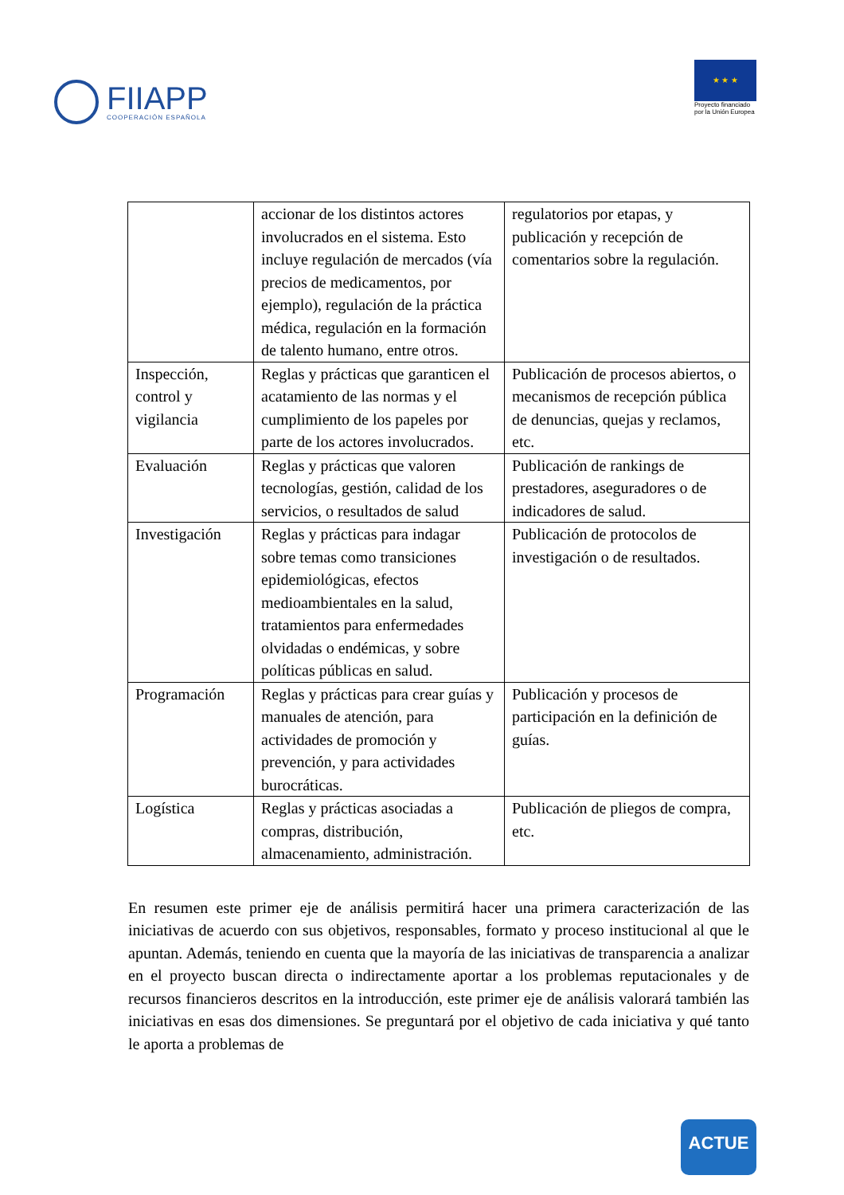FIIAPP
COOPERACIÓN ESPAÑOLA
★ ★ ★
Proyecto financiado
por la Unión Europea
| | accionar de los distintos actores involucrados en el sistema. Esto incluye regulación de mercados (vía precios de medicamentos, por ejemplo), regulación de la práctica médica, regulación en la formación de talento humano, entre otros. | regulatorios por etapas, y publicación y recepción de comentarios sobre la regulación. |
| Inspección, control y vigilancia | Reglas y prácticas que garanticen el acatamiento de las normas y el cumplimiento de los papeles por parte de los actores involucrados. | Publicación de procesos abiertos, o mecanismos de recepción pública de denuncias, quejas y reclamos, etc. |
| Evaluación | Reglas y prácticas que valoren tecnologías, gestión, calidad de los servicios, o resultados de salud | Publicación de rankings de prestadores, aseguradores o de indicadores de salud. |
| Investigación | Reglas y prácticas para indagar sobre temas como transiciones epidemiológicas, efectos medioambientales en la salud, tratamientos para enfermedades olvidadas o endémicas, y sobre políticas públicas en salud. | Publicación de protocolos de investigación o de resultados. |
| Programación | Reglas y prácticas para crear guías y manuales de atención, para actividades de promoción y prevención, y para actividades burocráticas. | Publicación y procesos de participación en la definición de guías. |
| Logística | Reglas y prácticas asociadas a compras, distribución, almacenamiento, administración. | Publicación de pliegos de compra, etc. |
En resumen este primer eje de análisis permitirá hacer una primera caracterización de las iniciativas de acuerdo con sus objetivos, responsables, formato y proceso institucional al que le apuntan. Además, teniendo en cuenta que la mayoría de las iniciativas de transparencia a analizar en el proyecto buscan directa o indirectamente aportar a los problemas reputacionales y de recursos financieros descritos en la introducción, este primer eje de análisis valorará también las iniciativas en esas dos dimensiones. Se preguntará por el objetivo de cada iniciativa y qué tanto le aporta a problemas de
ACTUE